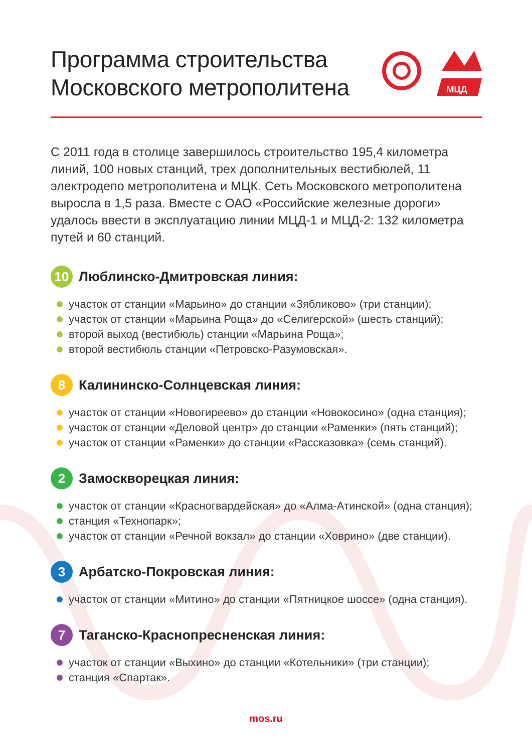Программа строительства
Московского метрополитена
МЦД
С 2011 года в столице завершилось строительство 195,4 километра линий, 100 новых станций, трех дополнительных вестибюлей, 11 электродепо метрополитена и МЦК. Сеть Московского метрополитена выросла в 1,5 раза. Вместе с ОАО «Российские железные дороги» удалось ввести в эксплуатацию линии МЦД-1 и МЦД-2: 132 километра путей и 60 станций.
10
Люблинско-Дмитровская линия:
участок от станции «Марьино» до станции «Зябликово» (три станции);
участок от станции «Марьина Роща» до «Селигерской» (шесть станций);
второй выход (вестибюль) станции «Марьина Роща»;
второй вестибюль станции «Петровско-Разумовская».
8
Калининско-Солнцевская линия:
участок от станции «Новогиреево» до станции «Новокосино» (одна станция);
участок от станции «Деловой центр» до станции «Раменки» (пять станций);
участок от станции «Раменки» до станции «Рассказовка» (семь станций).
2
Замоскворецкая линия:
участок от станции «Красногвардейская» до «Алма-Атинской» (одна станция);
станция «Технопарк»;
участок от станции «Речной вокзал» до станции «Ховрино» (две станции).
3
Арбатско-Покровская линия:
участок от станции «Митино» до станции «Пятницкое шоссе» (одна станция).
7
Таганско-Краснопресненская линия:
участок от станции «Выхино» до станции «Котельники» (три станции);
станция «Спартак».
mos.ru